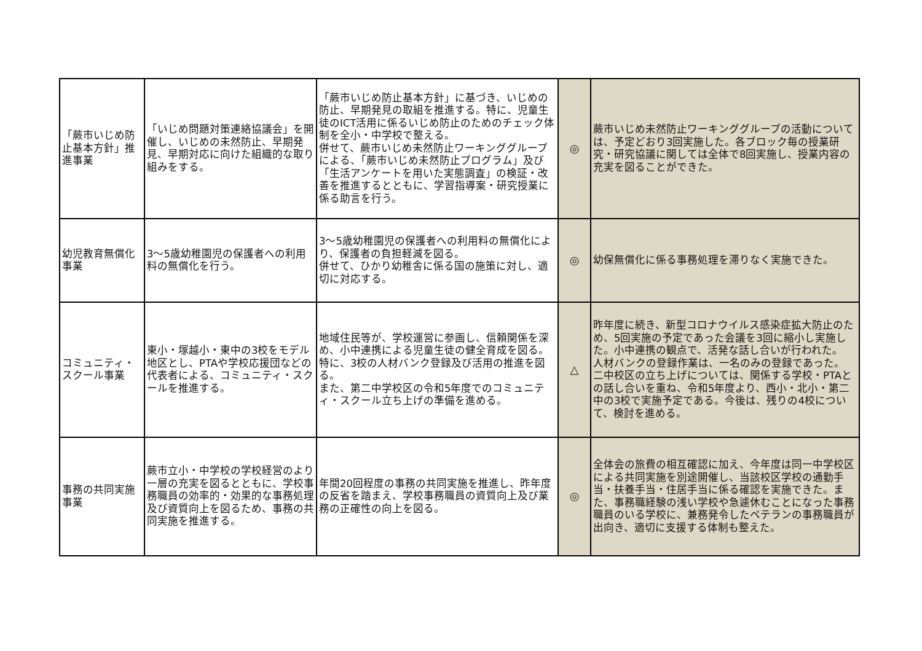| 「蕨市いじめ防止基本方針」推進事業 | 「いじめ問題対策連絡協議会」を開催し、いじめの未然防止、早期発見、早期対応に向けた組織的な取り組みをする。 | 「蕨市いじめ防止基本方針」に基づき、いじめの防止、早期発見の取組を推進する。特に、児童生徒のICT活用に係るいじめ防止のためのチェック体制を全小・中学校で整える。 併せて、蕨市いじめ未然防止ワーキンググループによる、「蕨市いじめ未然防止プログラム」及び「生活アンケートを用いた実態調査」の検証・改善を推進するとともに、学習指導案・研究授業に係る助言を行う。 | ◎ | 蕨市いじめ未然防止ワーキンググループの活動については、予定どおり3回実施した。各ブロック毎の授業研究・研究協議に関しては全体で8回実施し、授業内容の充実を図ることができた。 |
| 幼児教育無償化事業 | 3～5歳幼稚園児の保護者への利用料の無償化を行う。 | 3～5歳幼稚園児の保護者への利用料の無償化により、保護者の負担軽減を図る。 併せて、ひかり幼稚舎に係る国の施策に対し、適切に対応する。 | ◎ | 幼保無償化に係る事務処理を滞りなく実施できた。 |
| コミュニティ・スクール事業 | 東小・塚越小・東中の3校をモデル地区とし、PTAや学校応援団などの代表者による、コミュニティ・スクールを推進する。 | 地域住民等が、学校運営に参画し、信頼関係を深め、小中連携による児童生徒の健全育成を図る。 特に、3校の人材バンク登録及び活用の推進を図る。 また、第二中学校区の令和5年度でのコミュニティ・スクール立ち上げの準備を進める。 | △ | 昨年度に続き、新型コロナウイルス感染症拡大防止のため、5回実施の予定であった会議を3回に縮小し実施した。小中連携の観点で、活発な話し合いが行われた。 人材バンクの登録作業は、一名のみの登録であった。 二中校区の立ち上げについては、関係する学校・PTAとの話し合いを重ね、令和5年度より、西小・北小・第二中の3校で実施予定である。今後は、残りの4校について、検討を進める。 |
| 事務の共同実施事業 | 蕨市立小・中学校の学校経営のより一層の充実を図るとともに、学校事務職員の効率的・効果的な事務処理及び資質向上を図るため、事務の共同実施を推進する。 | 年間20回程度の事務の共同実施を推進し、昨年度の反省を踏まえ、学校事務職員の資質向上及び業務の正確性の向上を図る。 | ◎ | 全体会の旅費の相互確認に加え、今年度は同一中学校区による共同実施を別途開催し、当該校区学校の通勤手当・扶養手当・住居手当に係る確認を実施できた。また、事務職経験の浅い学校や急遽休むことになった事務職員のいる学校に、兼務発令したベテランの事務職員が出向き、適切に支援する体制も整えた。 |